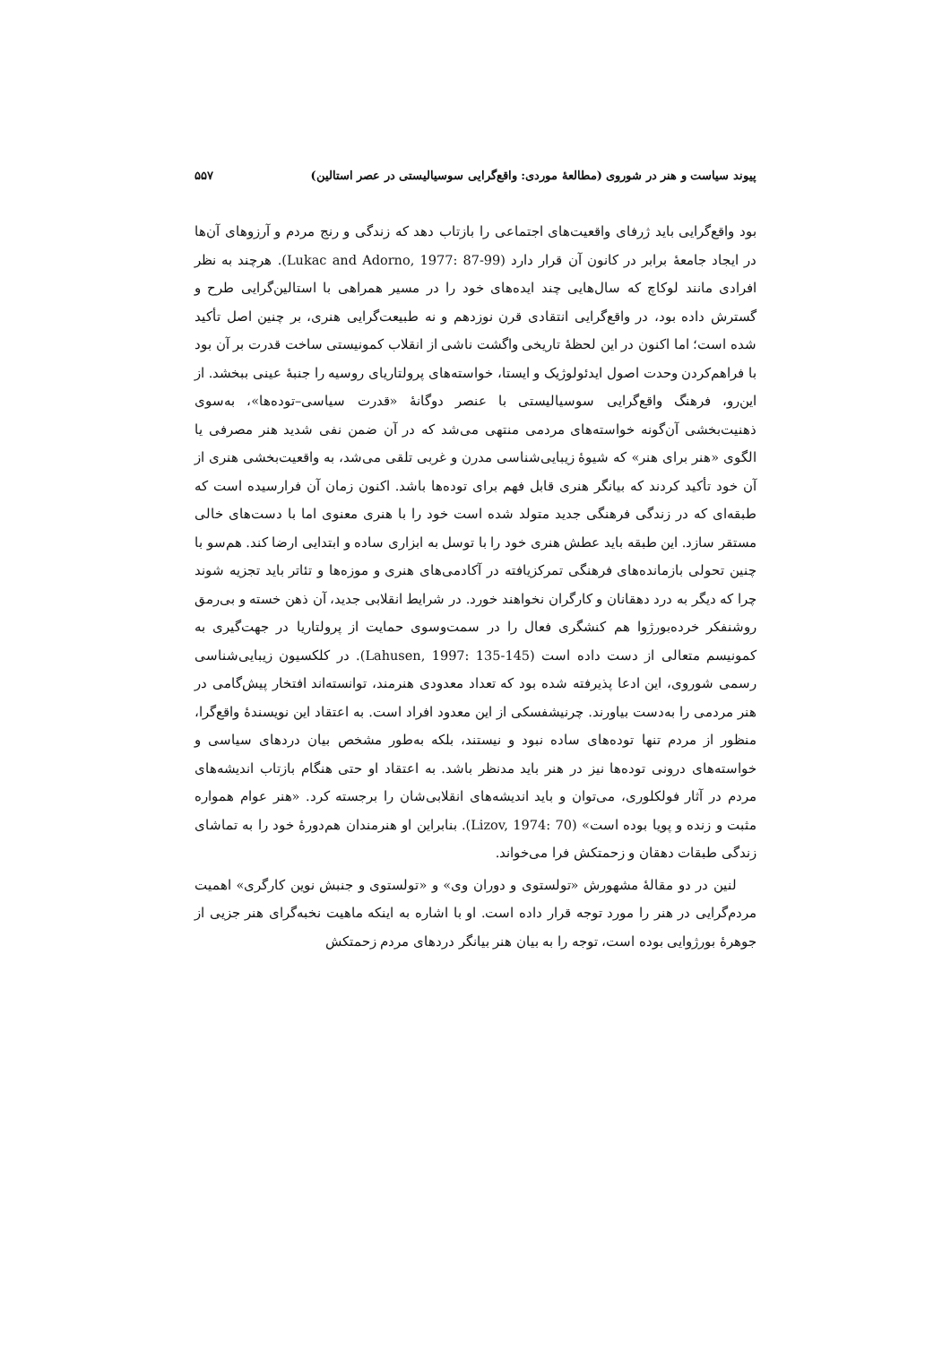پیوند سیاست و هنر در شوروی (مطالعهٔ موردی: واقع‌گرایی سوسیالیستی در عصر استالین) ۵۵۷
بود واقع‌گرایی باید ژرفای واقعیت‌های اجتماعی را بازتاب دهد که زندگی و رنج مردم و آرزوهای آن‌ها در ایجاد جامعهٔ برابر در کانون آن قرار دارد (Lukac and Adorno, 1977: 87-99). هرچند به نظر افرادی مانند لوکاچ که سال‌هایی چند ایده‌های خود را در مسیر همراهی با استالین‌گرایی طرح و گسترش داده بود، در واقع‌گرایی انتقادی قرن نوزدهم و نه طبیعت‌گرایی هنری، بر چنین اصل تأکید شده است؛ اما اکنون در این لحظهٔ تاریخی واگشت ناشی از انقلاب کمونیستی ساخت قدرت بر آن بود با فراهم‌کردن وحدت اصول ایدئولوژیک و ایستا، خواسته‌های پرولتاریای روسیه را جنبهٔ عینی ببخشد. از این‌رو، فرهنگ واقع‌گرایی سوسیالیستی با عنصر دوگانهٔ «قدرت سیاسی–توده‌ها»، به‌سوی ذهنیت‌بخشی آن‌گونه خواسته‌های مردمی منتهی می‌شد که در آن ضمن نفی شدید هنر مصرفی یا الگوی «هنر برای هنر» که شیوهٔ زیبایی‌شناسی مدرن و غربی تلقی می‌شد، به واقعیت‌بخشی هنری از آن خود تأکید کردند که بیانگر هنری قابل فهم برای توده‌ها باشد. اکنون زمان آن فرارسیده است که طبقه‌ای که در زندگی فرهنگی جدید متولد شده است خود را با هنری معنوی اما با دست‌های خالی مستقر سازد. این طبقه باید عطش هنری خود را با توسل به ابزاری ساده و ابتدایی ارضا کند. هم‌سو با چنین تحولی بازمانده‌های فرهنگی تمرکزیافته در آکادمی‌های هنری و موزه‌ها و تئاتر باید تجزیه شوند چرا که دیگر به درد دهقانان و کارگران نخواهند خورد. در شرایط انقلابی جدید، آن ذهن خسته و بی‌رمق روشنفکر خرده‌بورژوا هم کنشگری فعال را در سمت‌وسوی حمایت از پرولتاریا در جهت‌گیری به کمونیسم متعالی از دست داده است (Lahusen, 1997: 135-145). در کلکسیون زیبایی‌شناسی رسمی شوروی، این ادعا پذیرفته شده بود که تعداد معدودی هنرمند، توانسته‌اند افتخار پیش‌گامی در هنر مردمی را به‌دست بیاورند. چرنیشفسکی از این معدود افراد است. به اعتقاد این نویسندهٔ واقع‌گرا، منظور از مردم تنها توده‌های ساده نبود و نیستند، بلکه به‌طور مشخص بیان دردهای سیاسی و خواسته‌های درونی توده‌ها نیز در هنر باید مدنظر باشد. به اعتقاد او حتی هنگام بازتاب اندیشه‌های مردم در آثار فولکلوری، می‌توان و باید اندیشه‌های انقلابی‌شان را برجسته کرد. «هنر عوام همواره مثبت و زنده و پویا بوده است» (Lizov, 1974: 70). بنابراین او هنرمندان هم‌دورهٔ خود را به تماشای زندگی طبقات دهقان و زحمتکش فرا می‌خواند.
لنین در دو مقالهٔ مشهورش «تولستوی و دوران وی» و «تولستوی و جنبش نوین کارگری» اهمیت مردم‌گرایی در هنر را مورد توجه قرار داده است. او با اشاره به اینکه ماهیت نخبه‌گرای هنر جزیی از جوهرهٔ بورژوایی بوده است، توجه را به بیان هنر بیانگر دردهای مردم زحمتکش